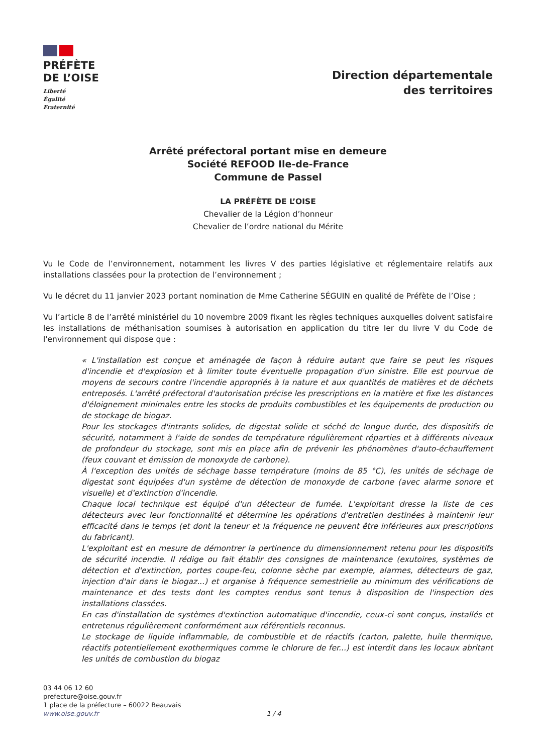PRÉFÈTE
DE L’OISE
Liberté
Égalité
Fraternité
Direction départementale
des territoires
Arrêté préfectoral portant mise en demeure
Société REFOOD Ile-de-France
Commune de Passel
LA PRÉFÈTE DE L’OISE
Chevalier de la Légion d’honneur
Chevalier de l’ordre national du Mérite
Vu le Code de l’environnement, notamment les livres V des parties législative et réglementaire relatifs aux installations classées pour la protection de l’environnement ;
Vu le décret du 11 janvier 2023 portant nomination de Mme Catherine SÉGUIN en qualité de Préfète de l’Oise ;
Vu l’article 8 de l’arrêté ministériel du 10 novembre 2009 fixant les règles techniques auxquelles doivent satisfaire les installations de méthanisation soumises à autorisation en application du titre Ier du livre V du Code de l'environnement qui dispose que :
« L'installation est conçue et aménagée de façon à réduire autant que faire se peut les risques d'incendie et d'explosion et à limiter toute éventuelle propagation d'un sinistre. Elle est pourvue de moyens de secours contre l'incendie appropriés à la nature et aux quantités de matières et de déchets entreposés. L'arrêté préfectoral d'autorisation précise les prescriptions en la matière et fixe les distances d'éloignement minimales entre les stocks de produits combustibles et les équipements de production ou de stockage de biogaz.
Pour les stockages d'intrants solides, de digestat solide et séché de longue durée, des dispositifs de sécurité, notamment à l'aide de sondes de température régulièrement réparties et à différents niveaux de profondeur du stockage, sont mis en place afin de prévenir les phénomènes d'auto-échauffement (feux couvant et émission de monoxyde de carbone).
À l'exception des unités de séchage basse température (moins de 85 °C), les unités de séchage de digestat sont équipées d'un système de détection de monoxyde de carbone (avec alarme sonore et visuelle) et d'extinction d'incendie.
Chaque local technique est équipé d'un détecteur de fumée. L'exploitant dresse la liste de ces détecteurs avec leur fonctionnalité et détermine les opérations d'entretien destinées à maintenir leur efficacité dans le temps (et dont la teneur et la fréquence ne peuvent être inférieures aux prescriptions du fabricant).
L'exploitant est en mesure de démontrer la pertinence du dimensionnement retenu pour les dispositifs de sécurité incendie. Il rédige ou fait établir des consignes de maintenance (exutoires, systèmes de détection et d'extinction, portes coupe-feu, colonne sèche par exemple, alarmes, détecteurs de gaz, injection d'air dans le biogaz...) et organise à fréquence semestrielle au minimum des vérifications de maintenance et des tests dont les comptes rendus sont tenus à disposition de l'inspection des installations classées.
En cas d'installation de systèmes d'extinction automatique d'incendie, ceux-ci sont conçus, installés et entretenus régulièrement conformément aux référentiels reconnus.
Le stockage de liquide inflammable, de combustible et de réactifs (carton, palette, huile thermique, réactifs potentiellement exothermiques comme le chlorure de fer...) est interdit dans les locaux abritant les unités de combustion du biogaz
03 44 06 12 60
prefecture@oise.gouv.fr
1 place de la préfecture – 60022 Beauvais
www.oise.gouv.fr
1 / 4